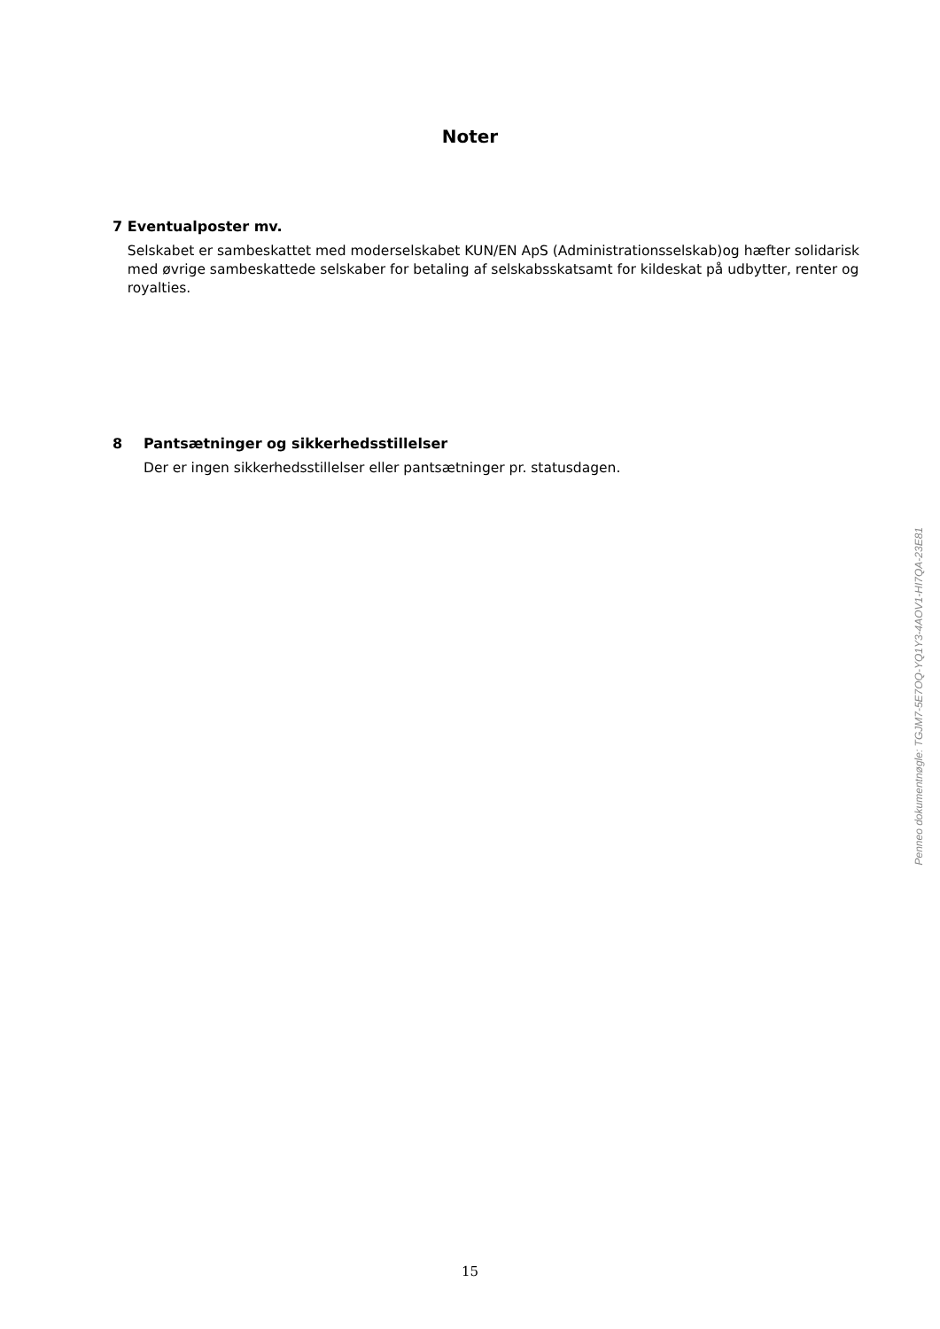Noter
7 Eventualposter mv.
Selskabet er sambeskattet med moderselskabet KUN/EN ApS (Administrationsselskab)og hæfter solidarisk med øvrige sambeskattede selskaber for betaling af selskabsskatsamt for kildeskat på udbytter, renter og royalties.
8 Pantsætninger og sikkerhedsstillelser
Der er ingen sikkerhedsstillelser eller pantsætninger pr. statusdagen.
Penneo dokumentnøgle: TGJM7-5E7OQ-YQ1Y3-4AOV1-HI7QA-23E81
15